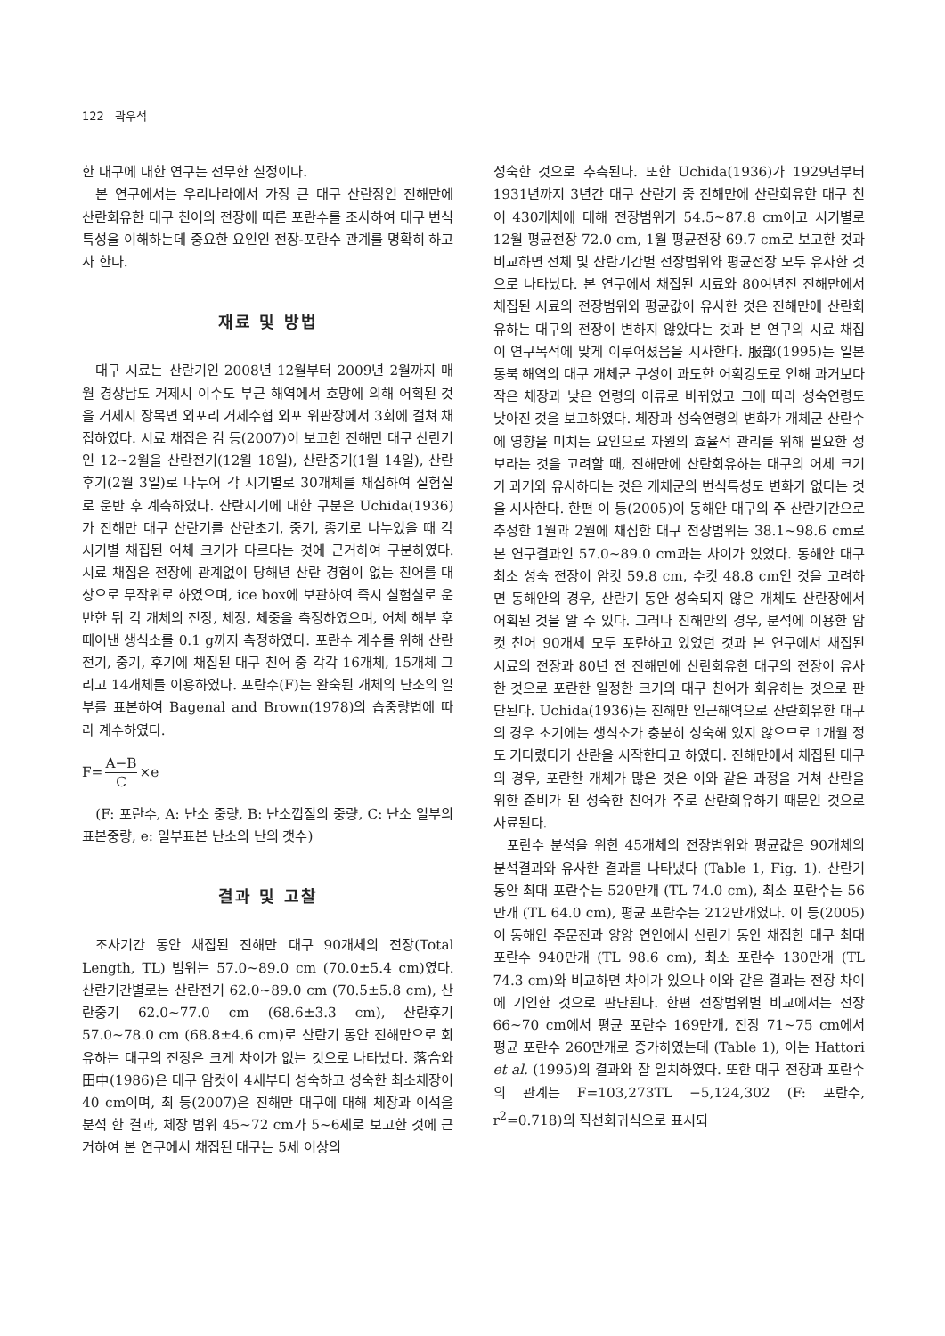122 곽우석
한 대구에 대한 연구는 전무한 실정이다.
본 연구에서는 우리나라에서 가장 큰 대구 산란장인 진해만에 산란회유한 대구 친어의 전장에 따른 포란수를 조사하여 대구 번식 특성을 이해하는데 중요한 요인인 전장-포란수 관계를 명확히 하고자 한다.
재료 및 방법
대구 시료는 산란기인 2008년 12월부터 2009년 2월까지 매월 경상남도 거제시 이수도 부근 해역에서 호망에 의해 어획된 것을 거제시 장목면 외포리 거제수협 외포 위판장에서 3회에 걸쳐 채집하였다. 시료 채집은 김 등(2007)이 보고한 진해만 대구 산란기인 12~2월을 산란전기(12월 18일), 산란중기(1월 14일), 산란후기(2월 3일)로 나누어 각 시기별로 30개체를 채집하여 실험실로 운반 후 계측하였다. 산란시기에 대한 구분은 Uchida(1936)가 진해만 대구 산란기를 산란초기, 중기, 종기로 나누었을 때 각 시기별 채집된 어체 크기가 다르다는 것에 근거하여 구분하였다. 시료 채집은 전장에 관계없이 당해년 산란 경험이 없는 친어를 대상으로 무작위로 하였으며, ice box에 보관하여 즉시 실험실로 운반한 뒤 각 개체의 전장, 체장, 체중을 측정하였으며, 어체 해부 후 떼어낸 생식소를 0.1 g까지 측정하였다. 포란수 계수를 위해 산란전기, 중기, 후기에 채집된 대구 친어 중 각각 16개체, 15개체 그리고 14개체를 이용하였다. 포란수(F)는 완숙된 개체의 난소의 일부를 표본하여 Bagenal and Brown(1978)의 습중량법에 따라 계수하였다.
F= A−B C ×e
(F: 포란수, A: 난소 중량, B: 난소껍질의 중량, C: 난소 일부의 표본중량, e: 일부표본 난소의 난의 갯수)
결과 및 고찰
조사기간 동안 채집된 진해만 대구 90개체의 전장(Total Length, TL) 범위는 57.0~89.0 cm (70.0±5.4 cm)였다. 산란기간별로는 산란전기 62.0~89.0 cm (70.5±5.8 cm), 산란중기 62.0~77.0 cm (68.6±3.3 cm), 산란후기 57.0~78.0 cm (68.8±4.6 cm)로 산란기 동안 진해만으로 회유하는 대구의 전장은 크게 차이가 없는 것으로 나타났다. 落合와 田中(1986)은 대구 암컷이 4세부터 성숙하고 성숙한 최소체장이 40 cm이며, 최 등(2007)은 진해만 대구에 대해 체장과 이석을 분석 한 결과, 체장 범위 45~72 cm가 5~6세로 보고한 것에 근거하여 본 연구에서 채집된 대구는 5세 이상의
성숙한 것으로 추측된다. 또한 Uchida(1936)가 1929년부터 1931년까지 3년간 대구 산란기 중 진해만에 산란회유한 대구 친어 430개체에 대해 전장범위가 54.5~87.8 cm이고 시기별로 12월 평균전장 72.0 cm, 1월 평균전장 69.7 cm로 보고한 것과 비교하면 전체 및 산란기간별 전장범위와 평균전장 모두 유사한 것으로 나타났다. 본 연구에서 채집된 시료와 80여년전 진해만에서 채집된 시료의 전장범위와 평균값이 유사한 것은 진해만에 산란회유하는 대구의 전장이 변하지 않았다는 것과 본 연구의 시료 채집이 연구목적에 맞게 이루어졌음을 시사한다. 服部(1995)는 일본 동북 해역의 대구 개체군 구성이 과도한 어획강도로 인해 과거보다 작은 체장과 낮은 연령의 어류로 바뀌었고 그에 따라 성숙연령도 낮아진 것을 보고하였다. 체장과 성숙연령의 변화가 개체군 산란수에 영향을 미치는 요인으로 자원의 효율적 관리를 위해 필요한 정보라는 것을 고려할 때, 진해만에 산란회유하는 대구의 어체 크기가 과거와 유사하다는 것은 개체군의 번식특성도 변화가 없다는 것을 시사한다. 한편 이 등(2005)이 동해안 대구의 주 산란기간으로 추정한 1월과 2월에 채집한 대구 전장범위는 38.1~98.6 cm로 본 연구결과인 57.0~89.0 cm과는 차이가 있었다. 동해안 대구 최소 성숙 전장이 암컷 59.8 cm, 수컷 48.8 cm인 것을 고려하면 동해안의 경우, 산란기 동안 성숙되지 않은 개체도 산란장에서 어획된 것을 알 수 있다. 그러나 진해만의 경우, 분석에 이용한 암컷 친어 90개체 모두 포란하고 있었던 것과 본 연구에서 채집된 시료의 전장과 80년 전 진해만에 산란회유한 대구의 전장이 유사한 것으로 포란한 일정한 크기의 대구 친어가 회유하는 것으로 판단된다. Uchida(1936)는 진해만 인근해역으로 산란회유한 대구의 경우 초기에는 생식소가 충분히 성숙해 있지 않으므로 1개월 정도 기다렸다가 산란을 시작한다고 하였다. 진해만에서 채집된 대구의 경우, 포란한 개체가 많은 것은 이와 같은 과정을 거쳐 산란을 위한 준비가 된 성숙한 친어가 주로 산란회유하기 때문인 것으로 사료된다.
포란수 분석을 위한 45개체의 전장범위와 평균값은 90개체의 분석결과와 유사한 결과를 나타냈다 (Table 1, Fig. 1). 산란기 동안 최대 포란수는 520만개 (TL 74.0 cm), 최소 포란수는 56만개 (TL 64.0 cm), 평균 포란수는 212만개였다. 이 등(2005)이 동해안 주문진과 양양 연안에서 산란기 동안 채집한 대구 최대 포란수 940만개 (TL 98.6 cm), 최소 포란수 130만개 (TL 74.3 cm)와 비교하면 차이가 있으나 이와 같은 결과는 전장 차이에 기인한 것으로 판단된다. 한편 전장범위별 비교에서는 전장 66~70 cm에서 평균 포란수 169만개, 전장 71~75 cm에서 평균 포란수 260만개로 증가하였는데 (Table 1), 이는 Hattori et al. (1995)의 결과와 잘 일치하였다. 또한 대구 전장과 포란수의 관계는 F=103,273TL −5,124,302 (F: 포란수, r<sup>2</sup>=0.718)의 직선회귀식으로 표시되